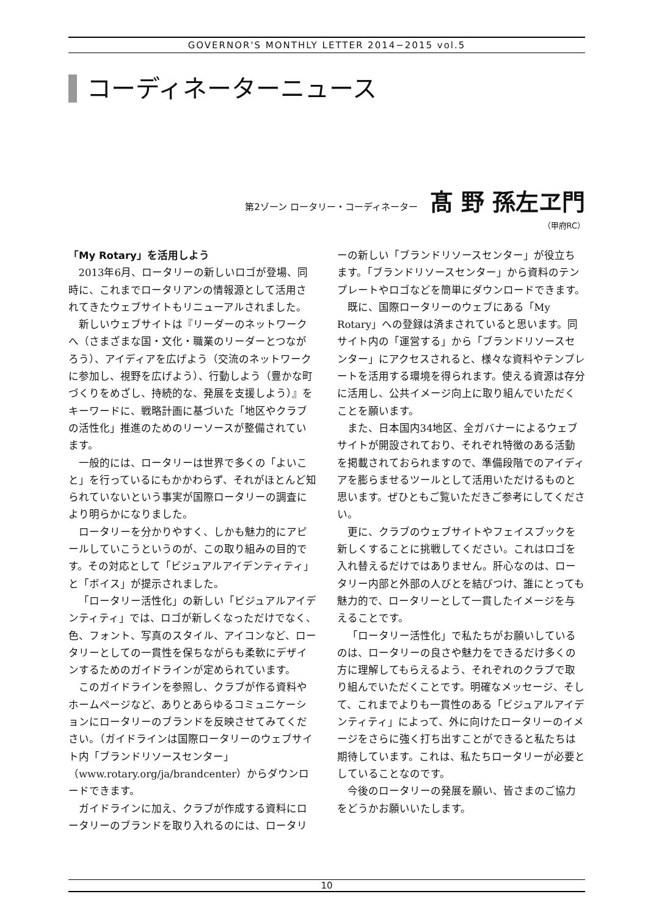GOVERNOR'S MONTHLY LETTER 2014−2015 vol.5
コーディネーターニュース
第2ゾーン ロータリー・コーディネーター 髙 野 孫左ヱ門
（甲府RC）
「My Rotary」を活用しよう
2013年6月、ロータリーの新しいロゴが登場、同時に、これまでロータリアンの情報源として活用されてきたウェブサイトもリニューアルされました。
新しいウェブサイトは『リーダーのネットワークへ（さまざまな国・文化・職業のリーダーとつながろう）、アイディアを広げよう（交流のネットワークに参加し、視野を広げよう）、行動しよう（豊かな町づくりをめざし、持続的な、発展を支援しよう）』をキーワードに、戦略計画に基づいた「地区やクラブの活性化」推進のためのリーソースが整備されています。
一般的には、ロータリーは世界で多くの「よいこと」を行っているにもかかわらず、それがほとんど知られていないという事実が国際ロータリーの調査により明らかになりました。
ロータリーを分かりやすく、しかも魅力的にアピールしていこうというのが、この取り組みの目的です。その対応として「ビジュアルアイデンティティ」と「ボイス」が提示されました。
「ロータリー活性化」の新しい「ビジュアルアイデンティティ」では、ロゴが新しくなっただけでなく、色、フォント、写真のスタイル、アイコンなど、ロータリーとしての一貫性を保ちながらも柔軟にデザインするためのガイドラインが定められています。
このガイドラインを参照し、クラブが作る資料やホームページなど、ありとあらゆるコミュニケーションにロータリーのブランドを反映させてみてください。（ガイドラインは国際ロータリーのウェブサイト内「ブランドリソースセンター」（www.rotary.org/ja/brandcenter）からダウンロードできます。
ガイドラインに加え、クラブが作成する資料にロータリーのブランドを取り入れるのには、ロータリーの新しい「ブランドリソースセンター」が役立ちます。「ブランドリソースセンター」から資料のテンプレートやロゴなどを簡単にダウンロードできます。
既に、国際ロータリーのウェブにある「My Rotary」への登録は済まされていると思います。同サイト内の「運営する」から「ブランドリソースセンター」にアクセスされると、様々な資料やテンプレートを活用する環境を得られます。使える資源は存分に活用し、公共イメージ向上に取り組んでいただくことを願います。
また、日本国内34地区、全ガバナーによるウェブサイトが開設されており、それぞれ特徴のある活動を掲載されておられますので、準備段階でのアイディアを膨らませるツールとして活用いただけるものと思います。ぜひともご覧いただきご参考にしてください。
更に、クラブのウェブサイトやフェイスブックを新しくすることに挑戦してください。これはロゴを入れ替えるだけではありません。肝心なのは、ロータリー内部と外部の人びとを結びつけ、誰にとっても魅力的で、ロータリーとして一貫したイメージを与えることです。
「ロータリー活性化」で私たちがお願いしているのは、ロータリーの良さや魅力をできるだけ多くの方に理解してもらえるよう、それぞれのクラブで取り組んでいただくことです。明確なメッセージ、そして、これまでよりも一貫性のある「ビジュアルアイデンティティ」によって、外に向けたロータリーのイメージをさらに強く打ち出すことができると私たちは期待しています。これは、私たちロータリーが必要としていることなのです。
今後のロータリーの発展を願い、皆さまのご協力をどうかお願いいたします。
10